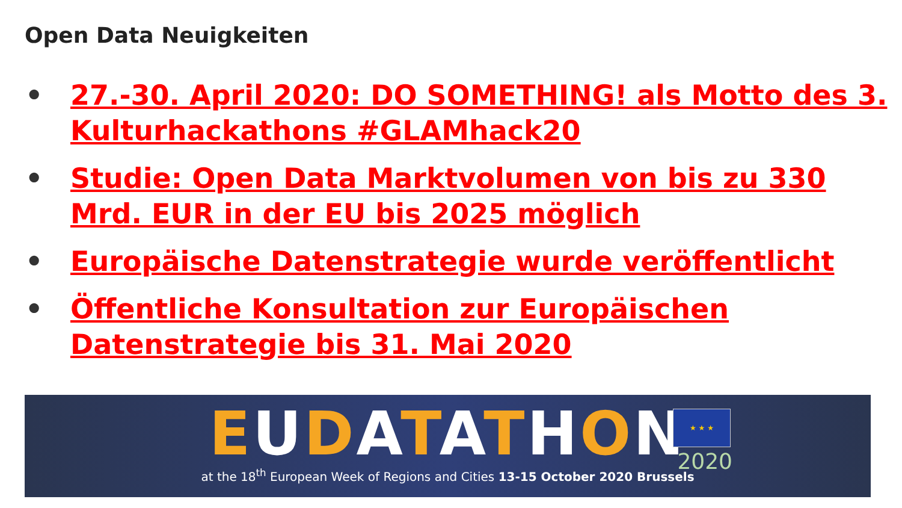Open Data Neuigkeiten
• 27.-30. April 2020: DO SOMETHING! als Motto des 3. Kulturhackathons #GLAMhack20
• Studie: Open Data Marktvolumen von bis zu 330 Mrd. EUR in der EU bis 2025 möglich
• Europäische Datenstrategie wurde veröffentlicht
• Öffentliche Konsultation zur Europäischen Datenstrategie bis 31. Mai 2020
EUDATATHON
★ ★ ★
2020
at the 18<sup>th</sup> European Week of Regions and Cities 13-15 October 2020 Brussels